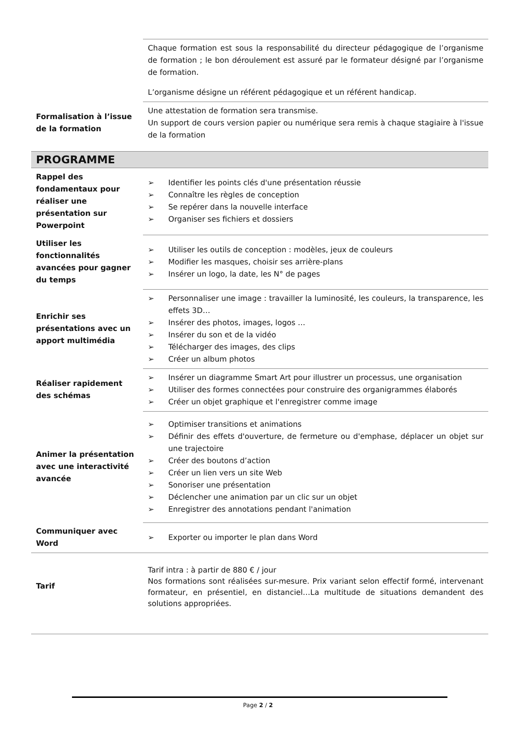| | Chaque formation est sous la responsabilité du directeur pédagogique de l’organisme de formation ; le bon déroulement est assuré par le formateur désigné par l’organisme de formation. L’organisme désigne un référent pédagogique et un référent handicap. |
| Formalisation à l’issue de la formation | Une attestation de formation sera transmise. Un support de cours version papier ou numérique sera remis à chaque stagiaire à l'issue de la formation |
PROGRAMME
| Rappel des fondamentaux pour réaliser une présentation sur Powerpoint | ➢ Identifier les points clés d'une présentation réussie ➢ Connaître les règles de conception ➢ Se repérer dans la nouvelle interface ➢ Organiser ses fichiers et dossiers |
| Utiliser les fonctionnalités avancées pour gagner du temps | ➢ Utiliser les outils de conception : modèles, jeux de couleurs ➢ Modifier les masques, choisir ses arrière-plans ➢ Insérer un logo, la date, les N° de pages |
| Enrichir ses présentations avec un apport multimédia | ➢ Personnaliser une image : travailler la luminosité, les couleurs, la transparence, les effets 3D… ➢ Insérer des photos, images, logos … ➢ Insérer du son et de la vidéo ➢ Télécharger des images, des clips ➢ Créer un album photos |
| Réaliser rapidement des schémas | ➢ Insérer un diagramme Smart Art pour illustrer un processus, une organisation ➢ Utiliser des formes connectées pour construire des organigrammes élaborés ➢ Créer un objet graphique et l'enregistrer comme image |
| Animer la présentation avec une interactivité avancée | ➢ Optimiser transitions et animations ➢ Définir des effets d'ouverture, de fermeture ou d'emphase, déplacer un objet sur une trajectoire ➢ Créer des boutons d’action ➢ Créer un lien vers un site Web ➢ Sonoriser une présentation ➢ Déclencher une animation par un clic sur un objet ➢ Enregistrer des annotations pendant l'animation |
| Communiquer avec Word | ➢ Exporter ou importer le plan dans Word |
| Tarif | Tarif intra : à partir de 880 € / jour Nos formations sont réalisées sur-mesure. Prix variant selon effectif formé, intervenant formateur, en présentiel, en distanciel…La multitude de situations demandent des solutions appropriées. |
Page 2 / 2